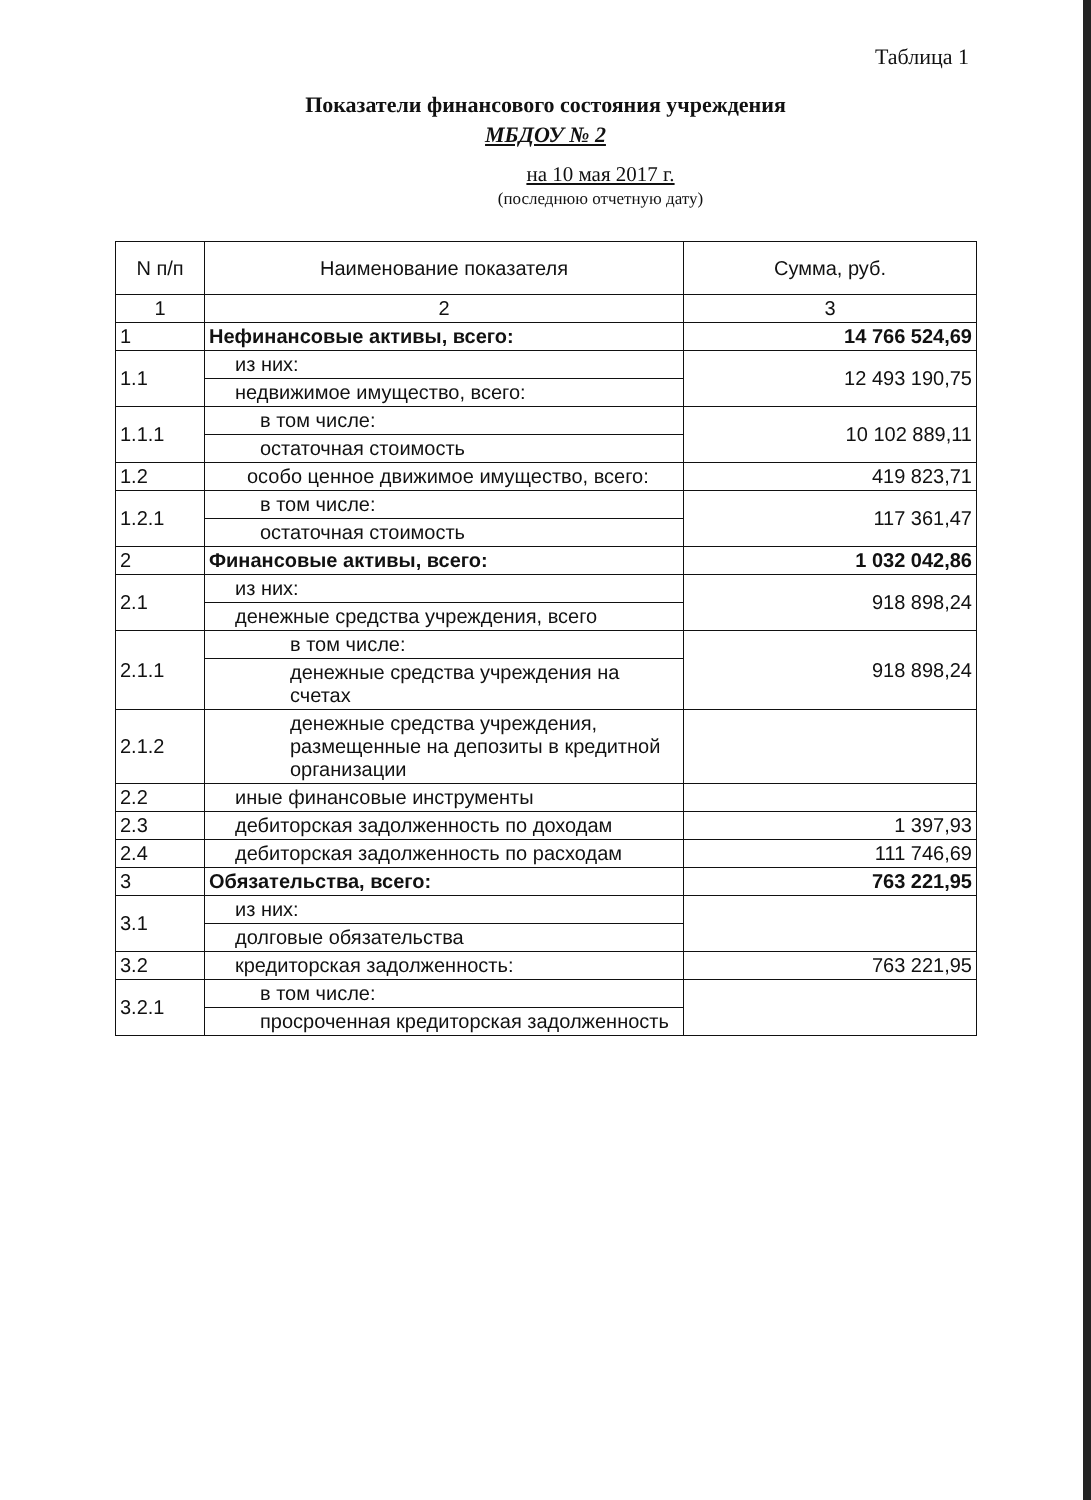Таблица 1
Показатели финансового состояния учреждения
МБДОУ № 2
на 10 мая 2017 г.
(последнюю отчетную дату)
| N п/п | Наименование показателя | Сумма, руб. |
| --- | --- | --- |
| 1 | 2 | 3 |
| 1 | Нефинансовые активы, всего: | 14 766 524,69 |
| 1.1 | из них: | 12 493 190,75 |
| | недвижимое имущество, всего: | |
| 1.1.1 | в том числе: | 10 102 889,11 |
| | остаточная стоимость | |
| 1.2 | особо ценное движимое имущество, всего: | 419 823,71 |
| 1.2.1 | в том числе: | 117 361,47 |
| | остаточная стоимость | |
| 2 | Финансовые активы, всего: | 1 032 042,86 |
| 2.1 | из них: | 918 898,24 |
| | денежные средства учреждения, всего | |
| 2.1.1 | в том числе: | 918 898,24 |
| | денежные средства учреждения на счетах | |
| 2.1.2 | денежные средства учреждения, размещенные на депозиты в кредитной организации | |
| 2.2 | иные финансовые инструменты | |
| 2.3 | дебиторская задолженность по доходам | 1 397,93 |
| 2.4 | дебиторская задолженность по расходам | 111 746,69 |
| 3 | Обязательства, всего: | 763 221,95 |
| 3.1 | из них: | |
| | долговые обязательства | |
| 3.2 | кредиторская задолженность: | 763 221,95 |
| 3.2.1 | в том числе: | |
| | просроченная кредиторская задолженность | |